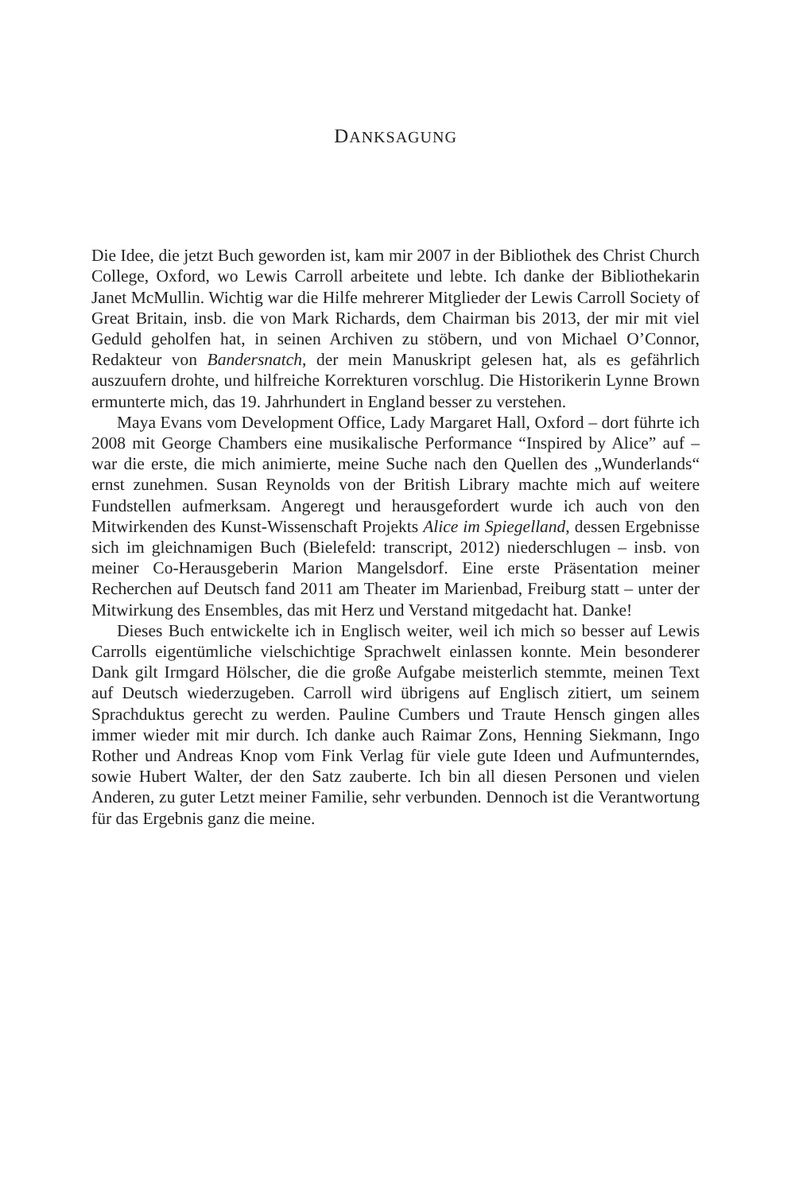DANKSAGUNG
Die Idee, die jetzt Buch geworden ist, kam mir 2007 in der Bibliothek des Christ Church College, Oxford, wo Lewis Carroll arbeitete und lebte. Ich danke der Bibliothekarin Janet McMullin. Wichtig war die Hilfe mehrerer Mitglieder der Lewis Carroll Society of Great Britain, insb. die von Mark Richards, dem Chairman bis 2013, der mir mit viel Geduld geholfen hat, in seinen Archiven zu stöbern, und von Michael O’Connor, Redakteur von Bandersnatch, der mein Manuskript gelesen hat, als es gefährlich auszuufern drohte, und hilfreiche Korrekturen vorschlug. Die Historikerin Lynne Brown ermunterte mich, das 19. Jahrhundert in England besser zu verstehen.
Maya Evans vom Development Office, Lady Margaret Hall, Oxford – dort führte ich 2008 mit George Chambers eine musikalische Performance “Inspired by Alice” auf – war die erste, die mich animierte, meine Suche nach den Quellen des „Wunderlands“ ernst zunehmen. Susan Reynolds von der British Library machte mich auf weitere Fundstellen aufmerksam. Angeregt und herausgefordert wurde ich auch von den Mitwirkenden des Kunst-Wissenschaft Projekts Alice im Spiegelland, dessen Ergebnisse sich im gleichnamigen Buch (Bielefeld: transcript, 2012) niederschlugen – insb. von meiner Co-Herausgeberin Marion Mangelsdorf. Eine erste Präsentation meiner Recherchen auf Deutsch fand 2011 am Theater im Marienbad, Freiburg statt – unter der Mitwirkung des Ensembles, das mit Herz und Verstand mitgedacht hat. Danke!
Dieses Buch entwickelte ich in Englisch weiter, weil ich mich so besser auf Lewis Carrolls eigentümliche vielschichtige Sprachwelt einlassen konnte. Mein besonderer Dank gilt Irmgard Hölscher, die die große Aufgabe meisterlich stemmte, meinen Text auf Deutsch wiederzugeben. Carroll wird übrigens auf Englisch zitiert, um seinem Sprachduktus gerecht zu werden. Pauline Cumbers und Traute Hensch gingen alles immer wieder mit mir durch. Ich danke auch Raimar Zons, Henning Siekmann, Ingo Rother und Andreas Knop vom Fink Verlag für viele gute Ideen und Aufmunterndes, sowie Hubert Walter, der den Satz zauberte. Ich bin all diesen Personen und vielen Anderen, zu guter Letzt meiner Familie, sehr verbunden. Dennoch ist die Verantwortung für das Ergebnis ganz die meine.